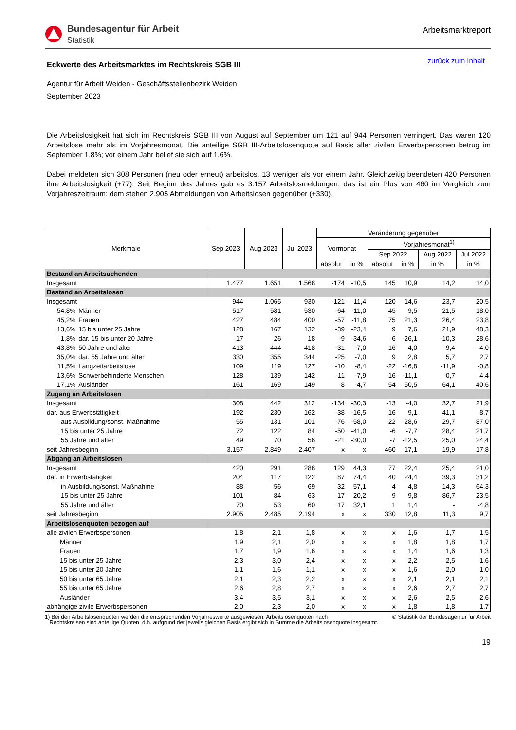Bundesagentur für Arbeit
Statistik
Arbeitsmarktreport
Eckwerte des Arbeitsmarktes im Rechtskreis SGB III
zurück zum Inhalt
Agentur für Arbeit Weiden - Geschäftsstellenbezirk Weiden
September 2023
Die Arbeitslosigkeit hat sich im Rechtskreis SGB III von August auf September um 121 auf 944 Personen verringert. Das waren 120 Arbeitslose mehr als im Vorjahresmonat. Die anteilige SGB III-Arbeitslosenquote auf Basis aller zivilen Erwerbspersonen betrug im September 1,8%; vor einem Jahr belief sie sich auf 1,6%.
Dabei meldeten sich 308 Personen (neu oder erneut) arbeitslos, 13 weniger als vor einem Jahr. Gleichzeitig beendeten 420 Personen ihre Arbeitslosigkeit (+77). Seit Beginn des Jahres gab es 3.157 Arbeitslosmeldungen, das ist ein Plus von 460 im Vergleich zum Vorjahreszeitraum; dem stehen 2.905 Abmeldungen von Arbeitslosen gegenüber (+330).
| Merkmale | | Sep 2023 | Aug 2023 | Jul 2023 | Veränderung gegenüber | | | | | |
| --- | --- | --- | --- | --- | --- | --- | --- | --- | --- | --- |
| | | | | | Vormonat | | Vorjahresmonat<sup>1)</sup> | | | |
| | | | | | | | Sep 2022 | | Aug 2022 | Jul 2022 |
| | | | | | absolut | in % | absolut | in % | in % | in % |
| Bestand an Arbeitsuchenden | | | | | | | | | | |
| Insgesamt | | 1.477 | 1.651 | 1.568 | -174 | -10,5 | 145 | 10,9 | 14,2 | 14,0 |
| Bestand an Arbeitslosen | | | | | | | | | | |
| Insgesamt | | 944 | 1.065 | 930 | -121 | -11,4 | 120 | 14,6 | 23,7 | 20,5 |
| 54,8% | Männer | 517 | 581 | 530 | -64 | -11,0 | 45 | 9,5 | 21,5 | 18,0 |
| 45,2% | Frauen | 427 | 484 | 400 | -57 | -11,8 | 75 | 21,3 | 26,4 | 23,8 |
| 13,6% | 15 bis unter 25 Jahre | 128 | 167 | 132 | -39 | -23,4 | 9 | 7,6 | 21,9 | 48,3 |
| 1,8% | dar. 15 bis unter 20 Jahre | 17 | 26 | 18 | -9 | -34,6 | -6 | -26,1 | -10,3 | 28,6 |
| 43,8% | 50 Jahre und älter | 413 | 444 | 418 | -31 | -7,0 | 16 | 4,0 | 9,4 | 4,0 |
| 35,0% | dar. 55 Jahre und älter | 330 | 355 | 344 | -25 | -7,0 | 9 | 2,8 | 5,7 | 2,7 |
| 11,5% | Langzeitarbeitslose | 109 | 119 | 127 | -10 | -8,4 | -22 | -16,8 | -11,9 | -0,8 |
| 13,6% | Schwerbehinderte Menschen | 128 | 139 | 142 | -11 | -7,9 | -16 | -11,1 | -0,7 | 4,4 |
| 17,1% | Ausländer | 161 | 169 | 149 | -8 | -4,7 | 54 | 50,5 | 64,1 | 40,6 |
| Zugang an Arbeitslosen | | | | | | | | | | |
| Insgesamt | | 308 | 442 | 312 | -134 | -30,3 | -13 | -4,0 | 32,7 | 21,9 |
| dar. aus Erwerbstätigkeit | | 192 | 230 | 162 | -38 | -16,5 | 16 | 9,1 | 41,1 | 8,7 |
| aus Ausbildung/sonst. Maßnahme | | 55 | 131 | 101 | -76 | -58,0 | -22 | -28,6 | 29,7 | 87,0 |
| 15 bis unter 25 Jahre | | 72 | 122 | 84 | -50 | -41,0 | -6 | -7,7 | 28,4 | 21,7 |
| 55 Jahre und älter | | 49 | 70 | 56 | -21 | -30,0 | -7 | -12,5 | 25,0 | 24,4 |
| seit Jahresbeginn | | 3.157 | 2.849 | 2.407 | x | x | 460 | 17,1 | 19,9 | 17,8 |
| Abgang an Arbeitslosen | | | | | | | | | | |
| Insgesamt | | 420 | 291 | 288 | 129 | 44,3 | 77 | 22,4 | 25,4 | 21,0 |
| dar. in Erwerbstätigkeit | | 204 | 117 | 122 | 87 | 74,4 | 40 | 24,4 | 39,3 | 31,2 |
| in Ausbildung/sonst. Maßnahme | | 88 | 56 | 69 | 32 | 57,1 | 4 | 4,8 | 14,3 | 64,3 |
| 15 bis unter 25 Jahre | | 101 | 84 | 63 | 17 | 20,2 | 9 | 9,8 | 86,7 | 23,5 |
| 55 Jahre und älter | | 70 | 53 | 60 | 17 | 32,1 | 1 | 1,4 | - | -4,8 |
| seit Jahresbeginn | | 2.905 | 2.485 | 2.194 | x | x | 330 | 12,8 | 11,3 | 9,7 |
| Arbeitslosenquoten bezogen auf | | | | | | | | | | |
| alle zivilen Erwerbspersonen | | 1,8 | 2,1 | 1,8 | x | x | x | 1,6 | 1,7 | 1,5 |
| Männer | | 1,9 | 2,1 | 2,0 | x | x | x | 1,8 | 1,8 | 1,7 |
| Frauen | | 1,7 | 1,9 | 1,6 | x | x | x | 1,4 | 1,6 | 1,3 |
| 15 bis unter 25 Jahre | | 2,3 | 3,0 | 2,4 | x | x | x | 2,2 | 2,5 | 1,6 |
| 15 bis unter 20 Jahre | | 1,1 | 1,6 | 1,1 | x | x | x | 1,6 | 2,0 | 1,0 |
| 50 bis unter 65 Jahre | | 2,1 | 2,3 | 2,2 | x | x | x | 2,1 | 2,1 | 2,1 |
| 55 bis unter 65 Jahre | | 2,6 | 2,8 | 2,7 | x | x | x | 2,6 | 2,7 | 2,7 |
| Ausländer | | 3,4 | 3,5 | 3,1 | x | x | x | 2,6 | 2,5 | 2,6 |
| abhängige zivile Erwerbspersonen | | 2,0 | 2,3 | 2,0 | x | x | x | 1,8 | 1,8 | 1,7 |
1) Bei den Arbeitslosenquoten werden die entsprechenden Vorjahreswerte ausgewiesen. Arbeitslosenquoten nach
Rechtskreisen sind anteilige Quoten, d.h. aufgrund der jeweils gleichen Basis ergibt sich in Summe die Arbeitslosenquote insgesamt.
© Statistik der Bundesagentur für Arbeit
19